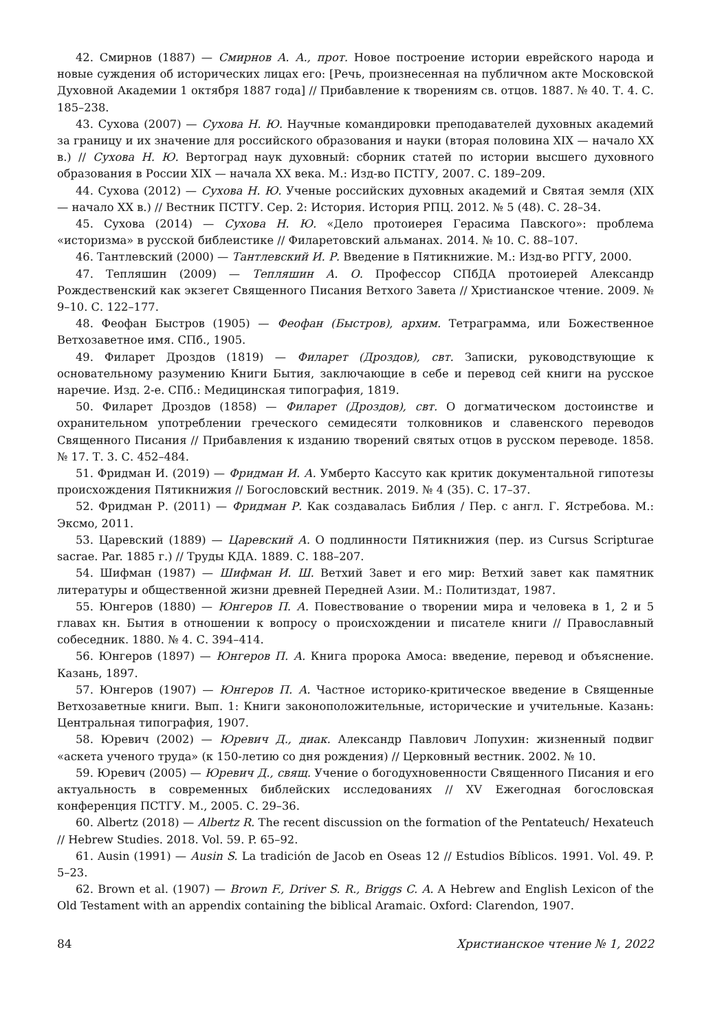42. Смирнов (1887) — Смирнов А. А., прот. Новое построение истории еврейского народа и новые суждения об исторических лицах его: [Речь, произнесенная на публичном акте Московской Духовной Академии 1 октября 1887 года] // Прибавление к творениям св. отцов. 1887. № 40. Т. 4. С. 185–238.
43. Сухова (2007) — Сухова Н. Ю. Научные командировки преподавателей духовных академий за границу и их значение для российского образования и науки (вторая половина XIX — начало XX в.) // Сухова Н. Ю. Вертоград наук духовный: сборник статей по истории высшего духовного образования в России XIX — начала XX века. М.: Изд-во ПСТГУ, 2007. С. 189–209.
44. Сухова (2012) — Сухова Н. Ю. Ученые российских духовных академий и Святая земля (XIX — начало XX в.) // Вестник ПСТГУ. Сер. 2: История. История РПЦ. 2012. № 5 (48). С. 28–34.
45. Сухова (2014) — Сухова Н. Ю. «Дело протоиерея Герасима Павского»: проблема «историзма» в русской библеистике // Филаретовский альманах. 2014. № 10. С. 88–107.
46. Тантлевский (2000) — Тантлевский И. Р. Введение в Пятикнижие. М.: Изд-во РГГУ, 2000.
47. Тепляшин (2009) — Тепляшин А. О. Профессор СПбДА протоиерей Александр Рождественский как экзегет Священного Писания Ветхого Завета // Христианское чтение. 2009. № 9–10. С. 122–177.
48. Феофан Быстров (1905) — Феофан (Быстров), архим. Тетраграмма, или Божественное Ветхозаветное имя. СПб., 1905.
49. Филарет Дроздов (1819) — Филарет (Дроздов), свт. Записки, руководствующие к основательному разумению Книги Бытия, заключающие в себе и перевод сей книги на русское наречие. Изд. 2-е. СПб.: Медицинская типография, 1819.
50. Филарет Дроздов (1858) — Филарет (Дроздов), свт. О догматическом достоинстве и охранительном употреблении греческого семидесяти толковников и славенского переводов Священного Писания // Прибавления к изданию творений святых отцов в русском переводе. 1858. № 17. Т. 3. С. 452–484.
51. Фридман И. (2019) — Фридман И. А. Умберто Кассуто как критик документальной гипотезы происхождения Пятикнижия // Богословский вестник. 2019. № 4 (35). С. 17–37.
52. Фридман Р. (2011) — Фридман Р. Как создавалась Библия / Пер. с англ. Г. Ястребова. М.: Эксмо, 2011.
53. Царевский (1889) — Царевский А. О подлинности Пятикнижия (пер. из Cursus Scripturae sacrae. Par. 1885 г.) // Труды КДА. 1889. С. 188–207.
54. Шифман (1987) — Шифман И. Ш. Ветхий Завет и его мир: Ветхий завет как памятник литературы и общественной жизни древней Передней Азии. М.: Политиздат, 1987.
55. Юнгеров (1880) — Юнгеров П. А. Повествование о творении мира и человека в 1, 2 и 5 главах кн. Бытия в отношении к вопросу о происхождении и писателе книги // Православный собеседник. 1880. № 4. С. 394–414.
56. Юнгеров (1897) — Юнгеров П. А. Книга пророка Амоса: введение, перевод и объяснение. Казань, 1897.
57. Юнгеров (1907) — Юнгеров П. А. Частное историко-критическое введение в Священные Ветхозаветные книги. Вып. 1: Книги законоположительные, исторические и учительные. Казань: Центральная типография, 1907.
58. Юревич (2002) — Юревич Д., диак. Александр Павлович Лопухин: жизненный подвиг «аскета ученого труда» (к 150-летию со дня рождения) // Церковный вестник. 2002. № 10.
59. Юревич (2005) — Юревич Д., свящ. Учение о богодухновенности Священного Писания и его актуальность в современных библейских исследованиях // XV Ежегодная богословская конференция ПСТГУ. М., 2005. С. 29–36.
60. Albertz (2018) — Albertz R. The recent discussion on the formation of the Pentateuch/ Hexateuch // Hebrew Studies. 2018. Vol. 59. P. 65–92.
61. Ausin (1991) — Ausin S. La tradición de Jacob en Oseas 12 // Estudios Bíblicos. 1991. Vol. 49. P. 5–23.
62. Brown et al. (1907) — Brown F., Driver S. R., Briggs C. A. A Hebrew and English Lexicon of the Old Testament with an appendix containing the biblical Aramaic. Oxford: Clarendon, 1907.
84 Христианское чтение № 1, 2022